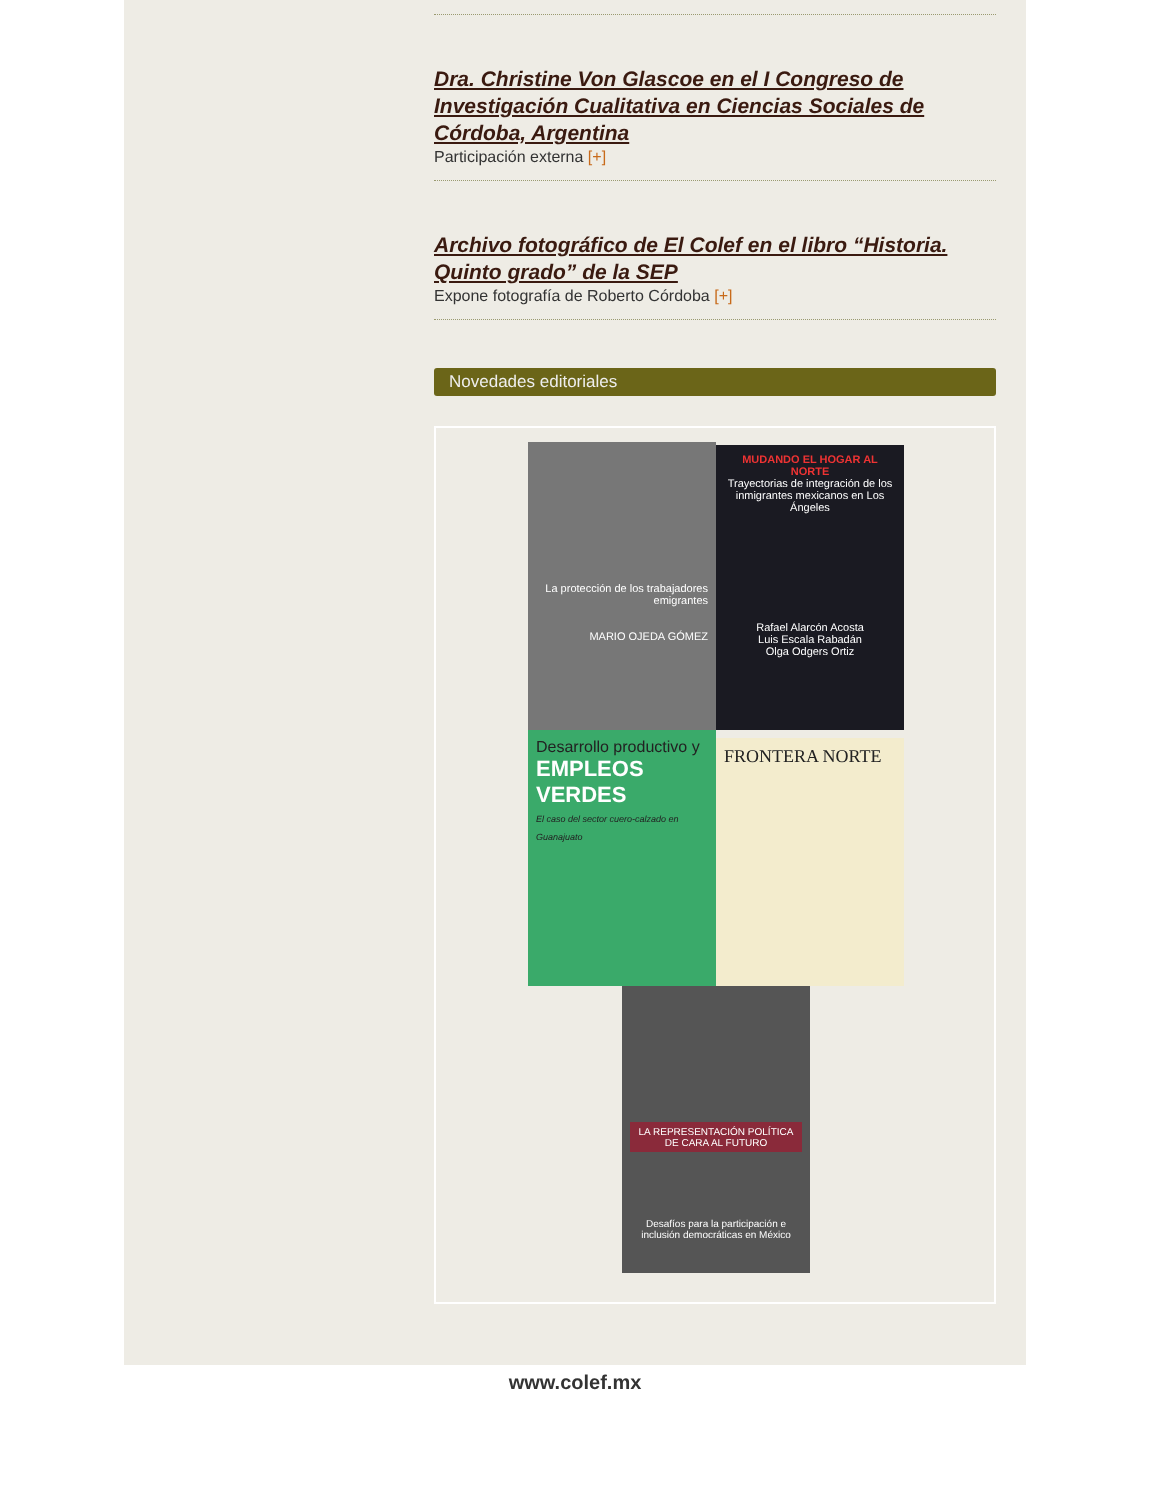Dra. Christine Von Glascoe en el I Congreso de Investigación Cualitativa en Ciencias Sociales de Córdoba, Argentina
Participación externa [+]
Archivo fotográfico de El Colef en el libro “Historia. Quinto grado” de la SEP
Expone fotografía de Roberto Córdoba [+]
Novedades editoriales
La protección de los trabajadores emigrantes
MARIO OJEDA GÓMEZ
MUDANDO EL HOGAR AL NORTE
Trayectorias de integración de los inmigrantes mexicanos en Los Ángeles
Rafael Alarcón Acosta
Luis Escala Rabadán
Olga Odgers Ortiz
Desarrollo productivo y
EMPLEOS VERDES
El caso del sector cuero-calzado en Guanajuato
FRONTERA NORTE
LA REPRESENTACIÓN POLÍTICA DE CARA AL FUTURO
Desafíos para la participación e inclusión democráticas en México
www.colef.mx